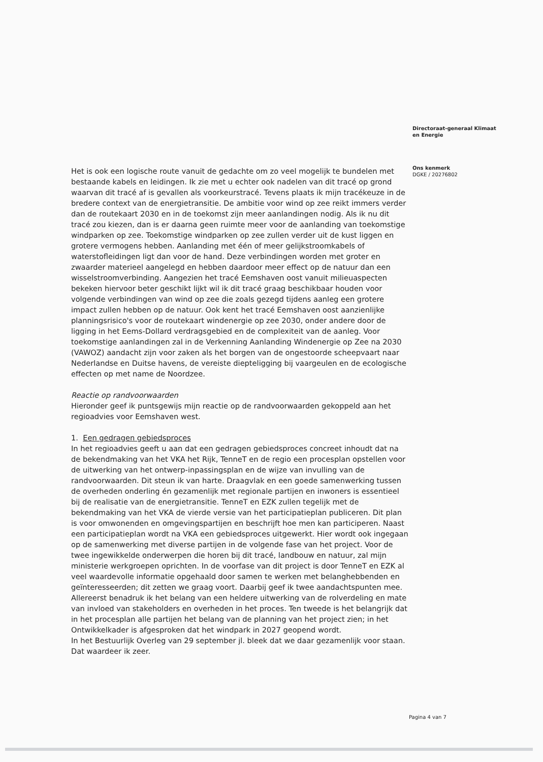Het is ook een logische route vanuit de gedachte om zo veel mogelijk te bundelen met bestaande kabels en leidingen. Ik zie met u echter ook nadelen van dit tracé op grond waarvan dit tracé af is gevallen als voorkeurstracé. Tevens plaats ik mijn tracékeuze in de bredere context van de energietransitie. De ambitie voor wind op zee reikt immers verder dan de routekaart 2030 en in de toekomst zijn meer aanlandingen nodig. Als ik nu dit tracé zou kiezen, dan is er daarna geen ruimte meer voor de aanlanding van toekomstige windparken op zee. Toekomstige windparken op zee zullen verder uit de kust liggen en grotere vermogens hebben. Aanlanding met één of meer gelijkstroomkabels of waterstofleidingen ligt dan voor de hand. Deze verbindingen worden met groter en zwaarder materieel aangelegd en hebben daardoor meer effect op de natuur dan een wisselstroomverbinding. Aangezien het tracé Eemshaven oost vanuit milieuaspecten bekeken hiervoor beter geschikt lijkt wil ik dit tracé graag beschikbaar houden voor volgende verbindingen van wind op zee die zoals gezegd tijdens aanleg een grotere impact zullen hebben op de natuur. Ook kent het tracé Eemshaven oost aanzienlijke planningsrisico's voor de routekaart windenergie op zee 2030, onder andere door de ligging in het Eems-Dollard verdragsgebied en de complexiteit van de aanleg. Voor toekomstige aanlandingen zal in de Verkenning Aanlanding Windenergie op Zee na 2030 (VAWOZ) aandacht zijn voor zaken als het borgen van de ongestoorde scheepvaart naar Nederlandse en Duitse havens, de vereiste diepteligging bij vaargeulen en de ecologische effecten op met name de Noordzee.
Reactie op randvoorwaarden
Hieronder geef ik puntsgewijs mijn reactie op de randvoorwaarden gekoppeld aan het regioadvies voor Eemshaven west.
1. Een gedragen gebiedsproces
In het regioadvies geeft u aan dat een gedragen gebiedsproces concreet inhoudt dat na de bekendmaking van het VKA het Rijk, TenneT en de regio een procesplan opstellen voor de uitwerking van het ontwerp-inpassingsplan en de wijze van invulling van de randvoorwaarden. Dit steun ik van harte. Draagvlak en een goede samenwerking tussen de overheden onderling én gezamenlijk met regionale partijen en inwoners is essentieel bij de realisatie van de energietransitie. TenneT en EZK zullen tegelijk met de bekendmaking van het VKA de vierde versie van het participatieplan publiceren. Dit plan is voor omwonenden en omgevingspartijen en beschrijft hoe men kan participeren. Naast een participatieplan wordt na VKA een gebiedsproces uitgewerkt. Hier wordt ook ingegaan op de samenwerking met diverse partijen in de volgende fase van het project. Voor de twee ingewikkelde onderwerpen die horen bij dit tracé, landbouw en natuur, zal mijn ministerie werkgroepen oprichten. In de voorfase van dit project is door TenneT en EZK al veel waardevolle informatie opgehaald door samen te werken met belanghebbenden en geïnteresseerden; dit zetten we graag voort. Daarbij geef ik twee aandachtspunten mee. Allereerst benadruk ik het belang van een heldere uitwerking van de rolverdeling en mate van invloed van stakeholders en overheden in het proces. Ten tweede is het belangrijk dat in het procesplan alle partijen het belang van de planning van het project zien; in het Ontwikkelkader is afgesproken dat het windpark in 2027 geopend wordt.
In het Bestuurlijk Overleg van 29 september jl. bleek dat we daar gezamenlijk voor staan. Dat waardeer ik zeer.
Directoraat-generaal Klimaat
en Energie
Ons kenmerk
DGKE / 20276802
Pagina 4 van 7